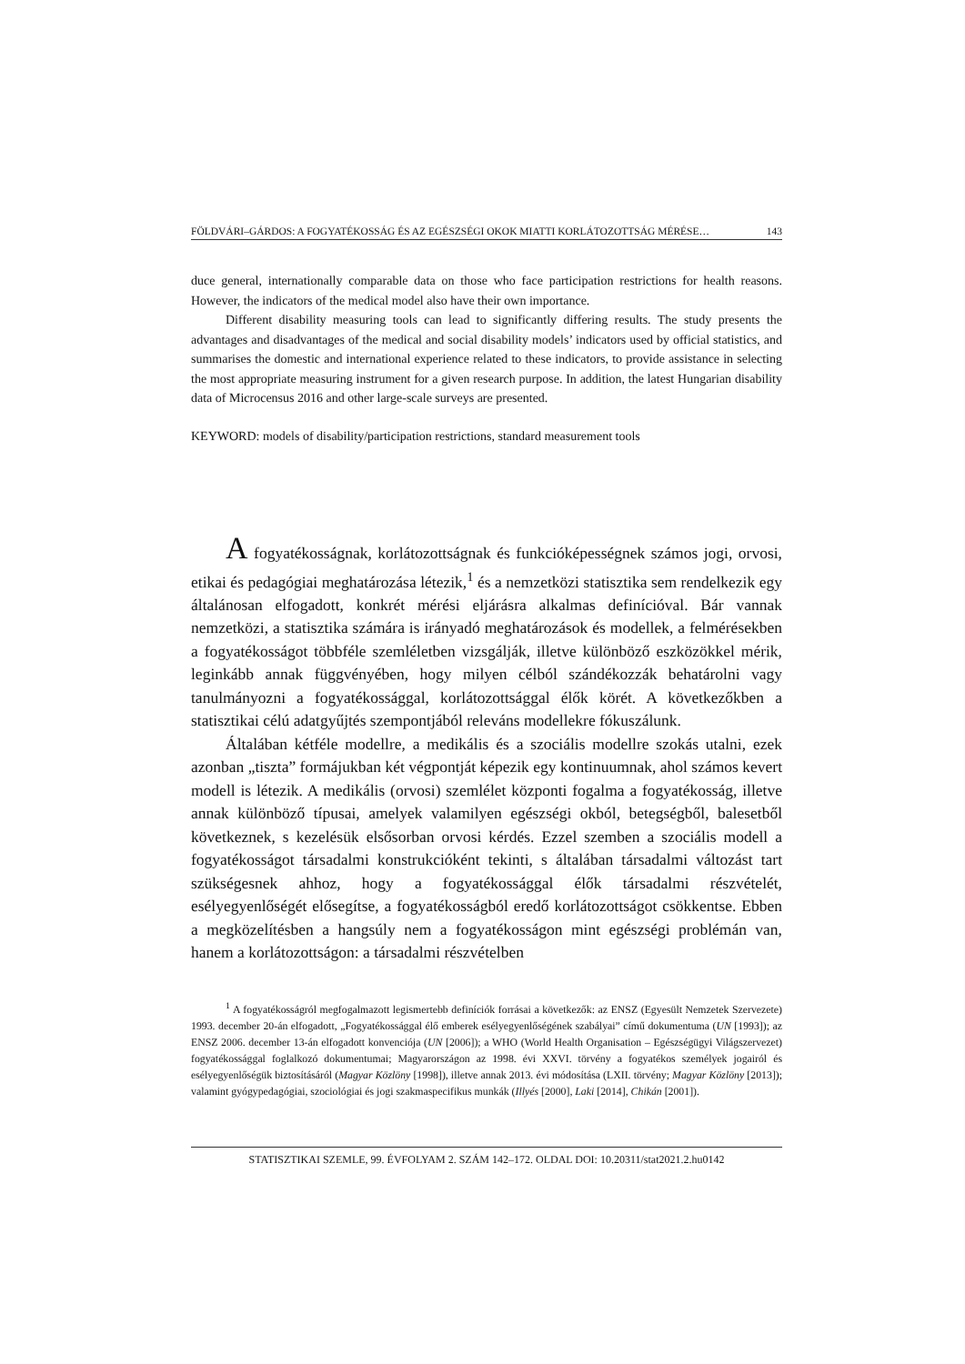FÖLDVÁRI–GÁRDOS: A FOGYATÉKOSSÁG ÉS AZ EGÉSZSÉGI OKOK MIATTI KORLÁTOZOTTSÁG MÉRÉSE… 143
duce general, internationally comparable data on those who face participation restrictions for health reasons. However, the indicators of the medical model also have their own importance.
Different disability measuring tools can lead to significantly differing results. The study presents the advantages and disadvantages of the medical and social disability models’ indicators used by official statistics, and summarises the domestic and international experience related to these indicators, to provide assistance in selecting the most appropriate measuring instrument for a given research purpose. In addition, the latest Hungarian disability data of Microcensus 2016 and other large-scale surveys are presented.
KEYWORD: models of disability/participation restrictions, standard measurement tools
A fogyatékosságnak, korlátozottságnak és funkcióképességnek számos jogi, orvosi, etikai és pedagógiai meghatározása létezik,<sup>1</sup> és a nemzetközi statisztika sem rendelkezik egy általánosan elfogadott, konkrét mérési eljárásra alkalmas definícióval. Bár vannak nemzetközi, a statisztika számára is irányadó meghatározások és modellek, a felmérésekben a fogyatékosságot többféle szemléletben vizsgálják, illetve különböző eszközökkel mérik, leginkább annak függvényében, hogy milyen célból szándékozzák behatárolni vagy tanulmányozni a fogyatékossággal, korlátozottsággal élők körét. A következőkben a statisztikai célú adatgyűjtés szempontjából releváns modellekre fókuszálunk.
Általában kétféle modellre, a medikális és a szociális modellre szokás utalni, ezek azonban „tiszta” formájukban két végpontját képezik egy kontinuumnak, ahol számos kevert modell is létezik. A medikális (orvosi) szemlélet központi fogalma a fogyatékosság, illetve annak különböző típusai, amelyek valamilyen egészségi okból, betegségből, balesetből következnek, s kezelésük elsősorban orvosi kérdés. Ezzel szemben a szociális modell a fogyatékosságot társadalmi konstrukcióként tekinti, s általában társadalmi változást tart szükségesnek ahhoz, hogy a fogyatékossággal élők társadalmi részvételét, esélyegyenlőségét elősegítse, a fogyatékosságból eredő korlátozottságot csökkentse. Ebben a megközelítésben a hangsúly nem a fogyatékosságon mint egészségi problémán van, hanem a korlátozottságon: a társadalmi részvételben
<sup>1</sup> A fogyatékosságról megfogalmazott legismertebb definíciók forrásai a következők: az ENSZ (Egyesült Nemzetek Szervezete) 1993. december 20-án elfogadott, „Fogyatékossággal élő emberek esélyegyenlőségének szabályai” című dokumentuma (UN [1993]); az ENSZ 2006. december 13-án elfogadott konvenciója (UN [2006]); a WHO (World Health Organisation – Egészségügyi Világszervezet) fogyatékossággal foglalkozó dokumentumai; Magyarországon az 1998. évi XXVI. törvény a fogyatékos személyek jogairól és esélyegyenlőségük biztosításáról (Magyar Közlöny [1998]), illetve annak 2013. évi módosítása (LXII. törvény; Magyar Közlöny [2013]); valamint gyógypedagógiai, szociológiai és jogi szakmaspecifikus munkák (Illyés [2000], Laki [2014], Chikán [2001]).
STATISZTIKAI SZEMLE, 99. ÉVFOLYAM 2. SZÁM 142–172. OLDAL DOI: 10.20311/stat2021.2.hu0142